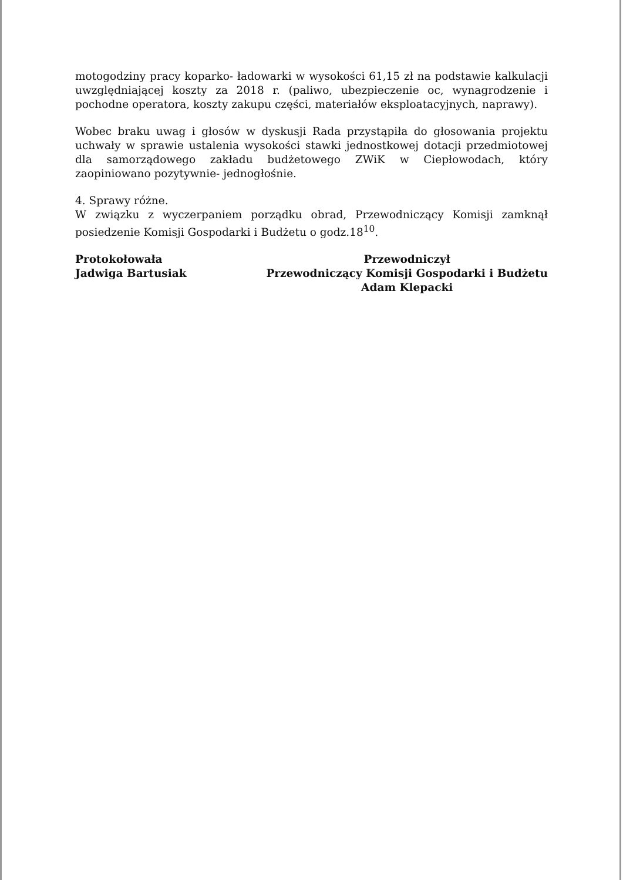motogodziny pracy koparko- ładowarki w wysokości 61,15 zł na podstawie kalkulacji uwzględniającej koszty za 2018 r. (paliwo, ubezpieczenie oc, wynagrodzenie i pochodne operatora, koszty zakupu części, materiałów eksploatacyjnych, naprawy).
Wobec braku uwag i głosów w dyskusji Rada przystąpiła do głosowania projektu uchwały w sprawie ustalenia wysokości stawki jednostkowej dotacji przedmiotowej dla samorządowego zakładu budżetowego ZWiK w Ciepłowodach, który zaopiniowano pozytywnie- jednogłośnie.
4. Sprawy różne.
W związku z wyczerpaniem porządku obrad, Przewodniczący Komisji zamknął posiedzenie Komisji Gospodarki i Budżetu o godz.18<sup>10</sup>.
Protokołowała
Jadwiga Bartusiak
Przewodniczył
Przewodniczący Komisji Gospodarki i Budżetu
Adam Klepacki